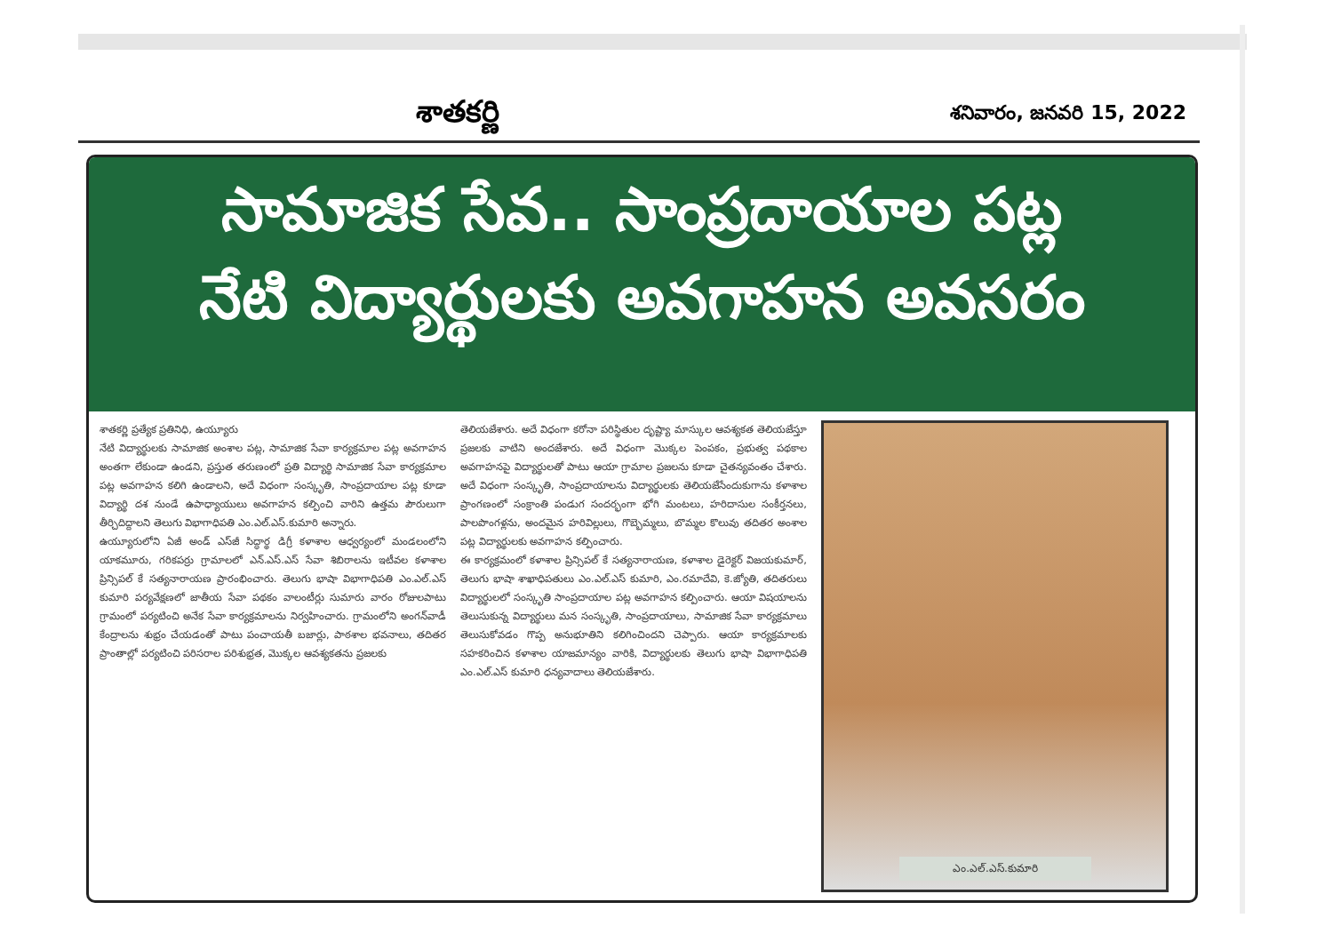శాతకర్ణి
శనివారం, జనవరి 15, 2022
సామాజిక సేవ.. సాంప్రదాయాల పట్ల
నేటి విద్యార్థులకు అవగాహన అవసరం
శాతకర్ణి ప్రత్యేక ప్రతినిధి, ఉయ్యూరు
నేటి విద్యార్థులకు సామాజిక అంశాల పట్ల, సామాజిక సేవా కార్యక్రమాల పట్ల అవగాహన అంతగా లేకుండా ఉండని, ప్రస్తుత తరుణంలో ప్రతి విద్యార్థి సామాజిక సేవా కార్యక్రమాల పట్ల అవగాహన కలిగి ఉండాలని, అదే విధంగా సంస్కృతి, సాంప్రదాయాల పట్ల కూడా విద్యార్థి దశ నుండే ఉపాధ్యాయులు అవగాహన కల్పించి వారిని ఉత్తమ పౌరులుగా తీర్చిదిద్దాలని తెలుగు విభాగాధిపతి ఎం.ఎల్.ఎస్.కుమారి అన్నారు.
ఉయ్యూరులోని ఏజీ అండ్ ఎస్‌జీ సిద్ధార్థ డిగ్రీ కళాశాల ఆధ్వర్యంలో మండలంలోని యాకమూరు, గరికపర్రు గ్రామాలలో ఎన్.ఎస్.ఎస్ సేవా శిబిరాలను ఇటీవల కళాశాల ప్రిన్సిపల్ కే సత్యనారాయణ ప్రారంభించారు. తెలుగు భాషా విభాగాధిపతి ఎం.ఎల్.ఎస్ కుమారి పర్యవేక్షణలో జాతీయ సేవా పథకం వాలంటీర్లు సుమారు వారం రోజులపాటు గ్రామంలో పర్యటించి అనేక సేవా కార్యక్రమాలను నిర్వహించారు. గ్రామంలోని అంగన్‌వాడీ కేంద్రాలను శుభ్రం చేయడంతో పాటు పంచాయతీ బజార్లు, పాఠశాల భవనాలు, తదితర ప్రాంతాల్లో పర్యటించి పరిసరాల పరిశుభ్రత, మొక్కల ఆవశ్యకతను ప్రజలకు
తెలియజేశారు. అదే విధంగా కరోనా పరిస్థితుల దృష్ట్యా మాస్కుల ఆవశ్యకత తెలియజేస్తూ ప్రజలకు వాటిని అందజేశారు. అదే విధంగా మొక్కల పెంపకం, ప్రభుత్వ పథకాల అవగాహనపై విద్యార్థులతో పాటు ఆయా గ్రామాల ప్రజలను కూడా చైతన్యవంతం చేశారు. అదే విధంగా సంస్కృతి, సాంప్రదాయాలను విద్యార్థులకు తెలియజేసేందుకుగాను కళాశాల ప్రాంగణంలో సంక్రాంతి పండుగ సందర్భంగా భోగి మంటలు, హరిదాసుల సంకీర్తనలు, పాలపొంగళ్లను, అందమైన హరివిల్లులు, గొబ్బెమ్మలు, బొమ్మల కొలువు తదితర అంశాల పట్ల విద్యార్థులకు అవగాహన కల్పించారు.
ఈ కార్యక్రమంలో కళాశాల ప్రిన్సిపల్ కే సత్యనారాయణ, కళాశాల డైరెక్టర్ విజయకుమార్, తెలుగు భాషా శాఖాధిపతులు ఎం.ఎల్.ఎస్ కుమారి, ఎం.రమాదేవి, కె.జ్యోతి, తదితరులు విద్యార్థులలో సంస్కృతి సాంప్రదాయాల పట్ల అవగాహన కల్పించారు. ఆయా విషయాలను తెలుసుకున్న విద్యార్థులు మన సంస్కృతి, సాంప్రదాయాలు, సామాజిక సేవా కార్యక్రమాలు తెలుసుకోవడం గొప్ప అనుభూతిని కలిగించిందని చెప్పారు. ఆయా కార్యక్రమాలకు సహకరించిన కళాశాల యాజమాన్యం వారికి, విద్యార్థులకు తెలుగు భాషా విభాగాధిపతి ఎం.ఎల్.ఎస్ కుమారి ధన్యవాదాలు తెలియజేశారు.
ఎం.ఎల్.ఎస్.కుమారి